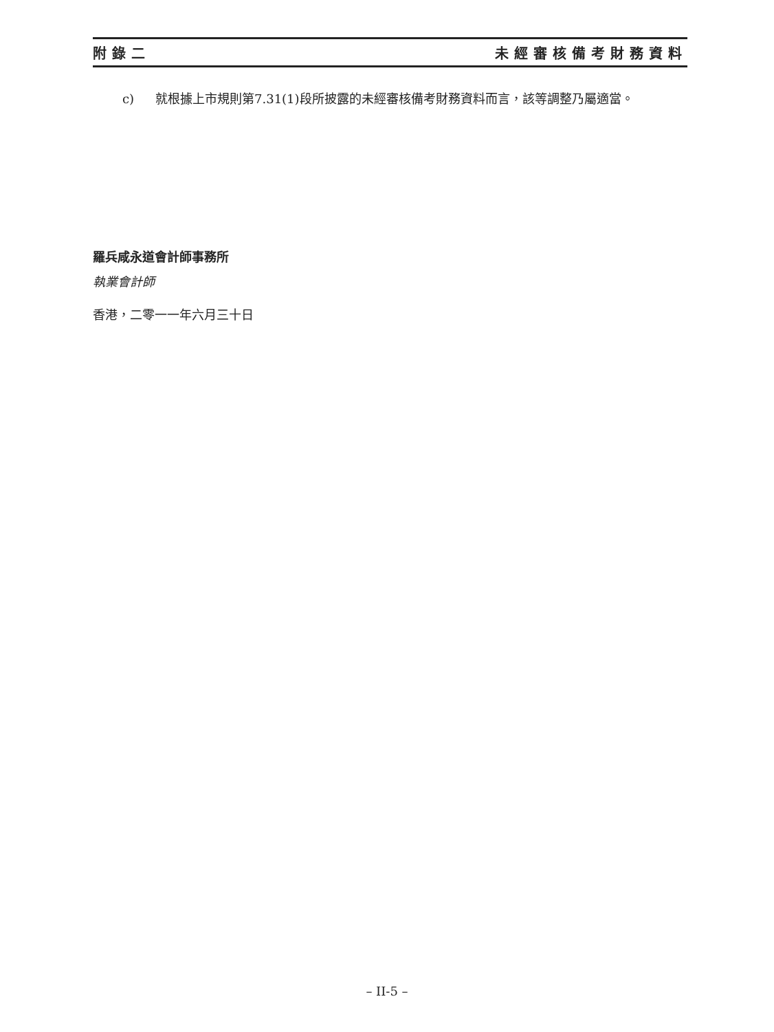附錄二 未經審核備考財務資料
c) 就根據上市規則第7.31(1)段所披露的未經審核備考財務資料而言，該等調整乃屬適當。
羅兵咸永道會計師事務所
執業會計師
香港，二零一一年六月三十日
– II-5 –